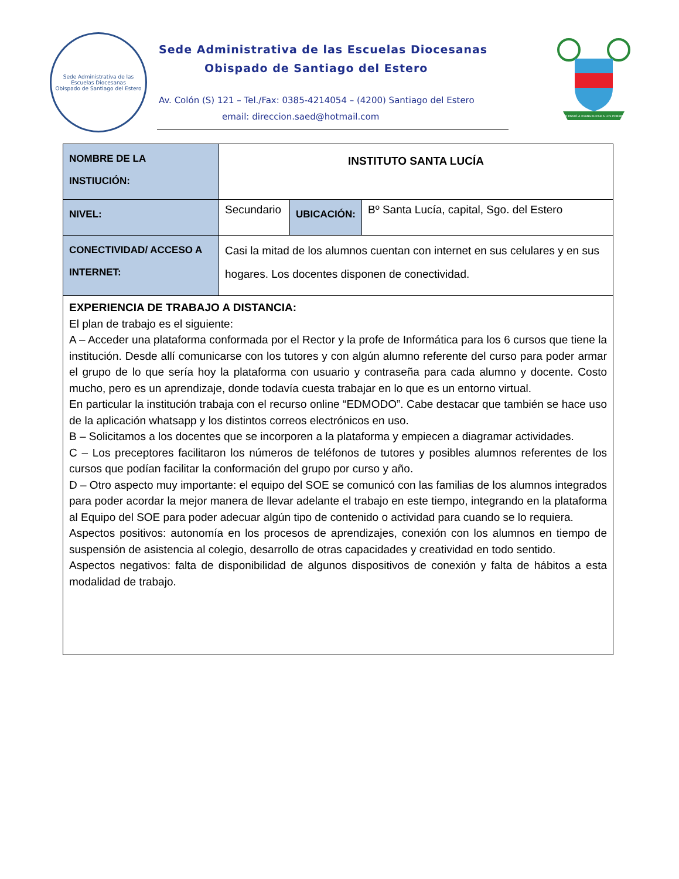Sede Administrativa de las Escuelas Diocesanas
Obispado de Santiago del Estero
Sede Administrativa de las Escuelas Diocesanas
Obispado de Santiago del Estero
Av. Colón (S) 121 – Tel./Fax: 0385-4214054 – (4200) Santiago del Estero
email: direccion.saed@hotmail.com
ME ENVIÓ A EVANGELIZAR A LOS POBRES
| NOMBRE DE LA INSTIUCIÓN: | INSTITUTO SANTA LUCÍA | | |
| NIVEL: | Secundario | UBICACIÓN: | Bº Santa Lucía, capital, Sgo. del Estero |
| CONECTIVIDAD/ ACCESO A INTERNET: | Casi la mitad de los alumnos cuentan con internet en sus celulares y en sus hogares. Los docentes disponen de conectividad. | | |
| EXPERIENCIA DE TRABAJO A DISTANCIA: El plan de trabajo es el siguiente: A – Acceder una plataforma conformada por el Rector y la profe de Informática para los 6 cursos que tiene la institución. Desde allí comunicarse con los tutores y con algún alumno referente del curso para poder armar el grupo de lo que sería hoy la plataforma con usuario y contraseña para cada alumno y docente. Costo mucho, pero es un aprendizaje, donde todavía cuesta trabajar en lo que es un entorno virtual. En particular la institución trabaja con el recurso online “EDMODO”. Cabe destacar que también se hace uso de la aplicación whatsapp y los distintos correos electrónicos en uso. B – Solicitamos a los docentes que se incorporen a la plataforma y empiecen a diagramar actividades. C – Los preceptores facilitaron los números de teléfonos de tutores y posibles alumnos referentes de los cursos que podían facilitar la conformación del grupo por curso y año. D – Otro aspecto muy importante: el equipo del SOE se comunicó con las familias de los alumnos integrados para poder acordar la mejor manera de llevar adelante el trabajo en este tiempo, integrando en la plataforma al Equipo del SOE para poder adecuar algún tipo de contenido o actividad para cuando se lo requiera. Aspectos positivos: autonomía en los procesos de aprendizajes, conexión con los alumnos en tiempo de suspensión de asistencia al colegio, desarrollo de otras capacidades y creatividad en todo sentido. Aspectos negativos: falta de disponibilidad de algunos dispositivos de conexión y falta de hábitos a esta modalidad de trabajo. | | | |